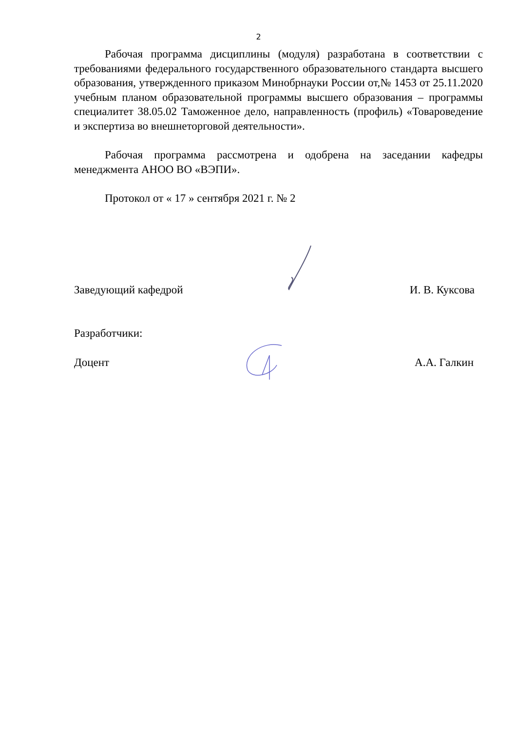2
Рабочая программа дисциплины (модуля) разработана в соответствии с требованиями федерального государственного образовательного стандарта высшего образования, утвержденного приказом Минобрнауки России от,№ 1453 от 25.11.2020 учебным планом образовательной программы высшего образования – программы специалитет 38.05.02 Таможенное дело, направленность (профиль) «Товароведение и экспертиза во внешнеторговой деятельности».
Рабочая программа рассмотрена и одобрена на заседании кафедры менеджмента АНОО ВО «ВЭПИ».
Протокол от « 17 » сентября 2021 г. № 2
Заведующий кафедрой И. В. Куксова
Разработчики:
Доцент А.А. Галкин